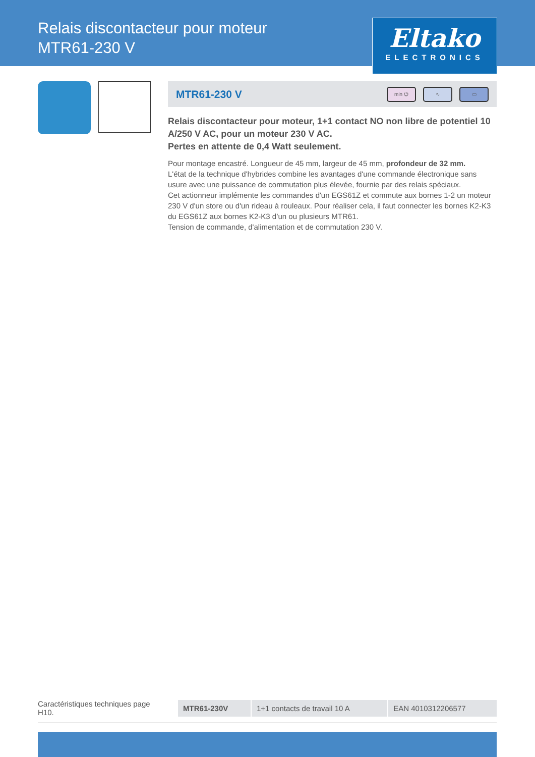Relais discontacteur pour moteur
MTR61-230 V
Eltako
ELECTRONICS
MTR61-230 V
min ⏻ ∿ ▭
Relais discontacteur pour moteur, 1+1 contact NO non libre de potentiel 10 A/250 V AC, pour un moteur 230 V AC.
Pertes en attente de 0,4 Watt seulement.
Pour montage encastré. Longueur de 45 mm, largeur de 45 mm, profondeur de 32 mm.
L'état de la technique d'hybrides combine les avantages d'une commande électronique sans usure avec une puissance de commutation plus élevée, fournie par des relais spéciaux.
Cet actionneur implémente les commandes d'un EGS61Z et commute aux bornes 1-2 un moteur 230 V d'un store ou d'un rideau à rouleaux. Pour réaliser cela, il faut connecter les bornes K2-K3 du EGS61Z aux bornes K2-K3 d’un ou plusieurs MTR61.
Tension de commande, d'alimentation et de commutation 230 V.
Caractéristiques techniques page H10.
| MTR61-230V | 1+1 contacts de travail 10 A | EAN 4010312206577 |